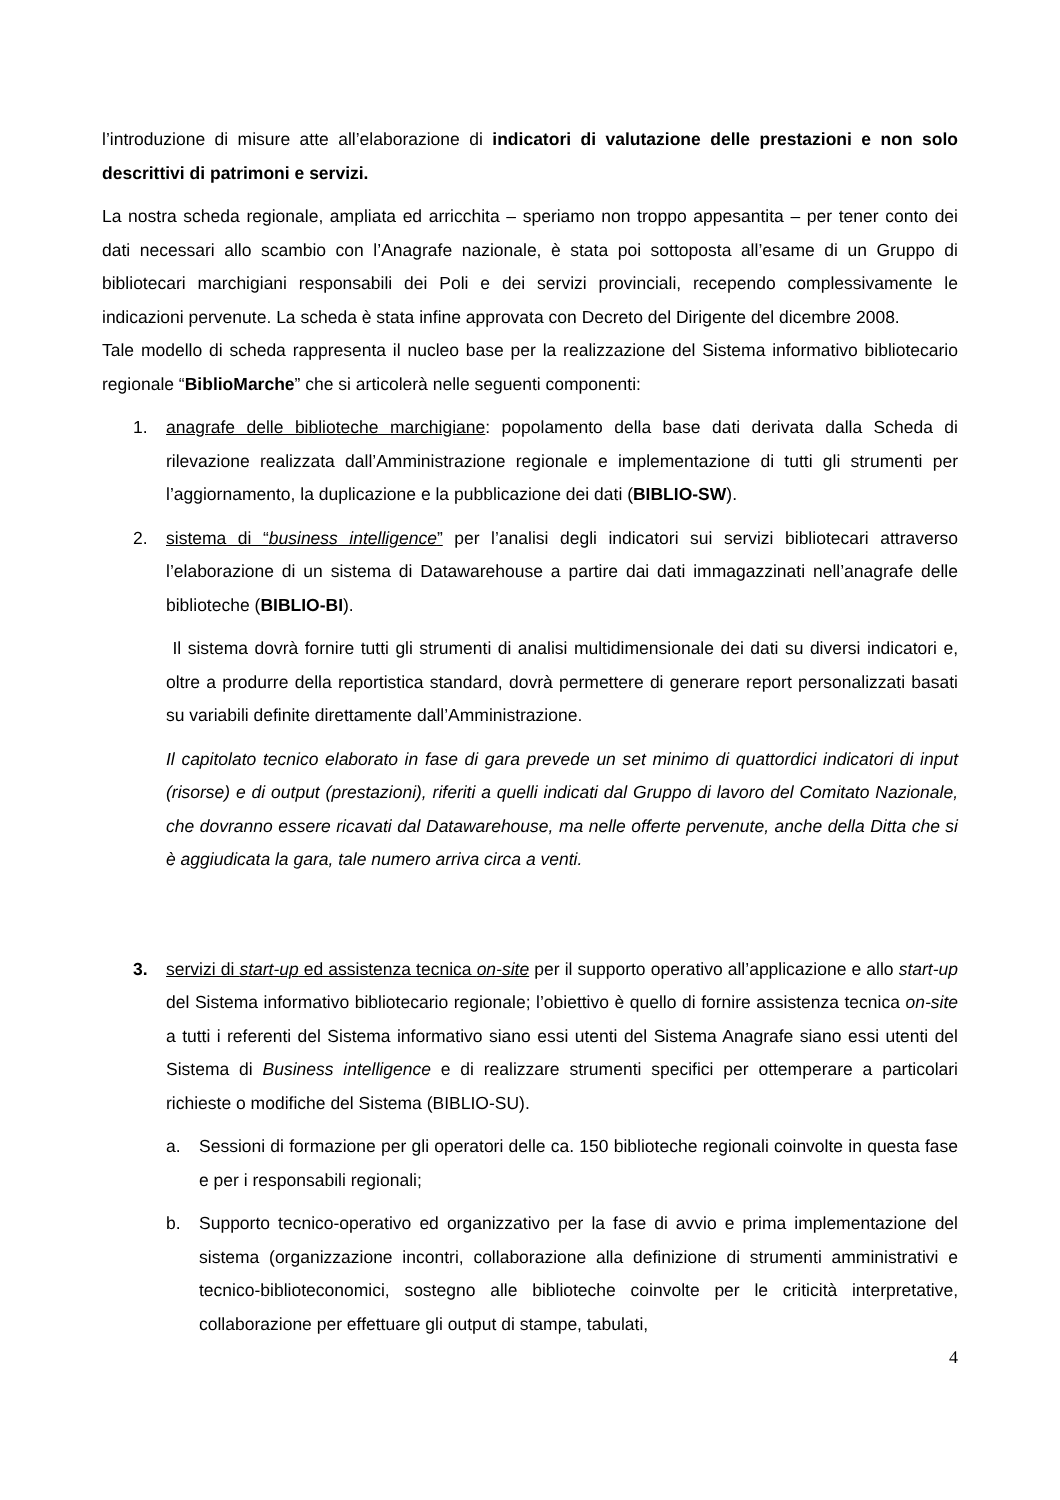l’introduzione di misure atte all’elaborazione di indicatori di valutazione delle prestazioni e non solo descrittivi di patrimoni e servizi.
La nostra scheda regionale, ampliata ed arricchita – speriamo non troppo appesantita – per tener conto dei dati necessari allo scambio con l’Anagrafe nazionale, è stata poi sottoposta all’esame di un Gruppo di bibliotecari marchigiani responsabili dei Poli e dei servizi provinciali, recependo complessivamente le indicazioni pervenute. La scheda è stata infine approvata con Decreto del Dirigente del dicembre 2008.
Tale modello di scheda rappresenta il nucleo base per la realizzazione del Sistema informativo bibliotecario regionale “BiblioMarche” che si articolerà nelle seguenti componenti:
1. anagrafe delle biblioteche marchigiane: popolamento della base dati derivata dalla Scheda di rilevazione realizzata dall’Amministrazione regionale e implementazione di tutti gli strumenti per l’aggiornamento, la duplicazione e la pubblicazione dei dati (BIBLIO-SW).
2. sistema di “business intelligence” per l’analisi degli indicatori sui servizi bibliotecari attraverso l’elaborazione di un sistema di Datawarehouse a partire dai dati immagazzinati nell’anagrafe delle biblioteche (BIBLIO-BI).
Il sistema dovrà fornire tutti gli strumenti di analisi multidimensionale dei dati su diversi indicatori e, oltre a produrre della reportistica standard, dovrà permettere di generare report personalizzati basati su variabili definite direttamente dall’Amministrazione.
Il capitolato tecnico elaborato in fase di gara prevede un set minimo di quattordici indicatori di input (risorse) e di output (prestazioni), riferiti a quelli indicati dal Gruppo di lavoro del Comitato Nazionale, che dovranno essere ricavati dal Datawarehouse, ma nelle offerte pervenute, anche della Ditta che si è aggiudicata la gara, tale numero arriva circa a venti.
3. servizi di start-up ed assistenza tecnica on-site per il supporto operativo all’applicazione e allo start-up del Sistema informativo bibliotecario regionale; l’obiettivo è quello di fornire assistenza tecnica on-site a tutti i referenti del Sistema informativo siano essi utenti del Sistema Anagrafe siano essi utenti del Sistema di Business intelligence e di realizzare strumenti specifici per ottemperare a particolari richieste o modifiche del Sistema (BIBLIO-SU).
a. Sessioni di formazione per gli operatori delle ca. 150 biblioteche regionali coinvolte in questa fase e per i responsabili regionali;
b. Supporto tecnico-operativo ed organizzativo per la fase di avvio e prima implementazione del sistema (organizzazione incontri, collaborazione alla definizione di strumenti amministrativi e tecnico-biblioteconomici, sostegno alle biblioteche coinvolte per le criticità interpretative, collaborazione per effettuare gli output di stampe, tabulati,
4